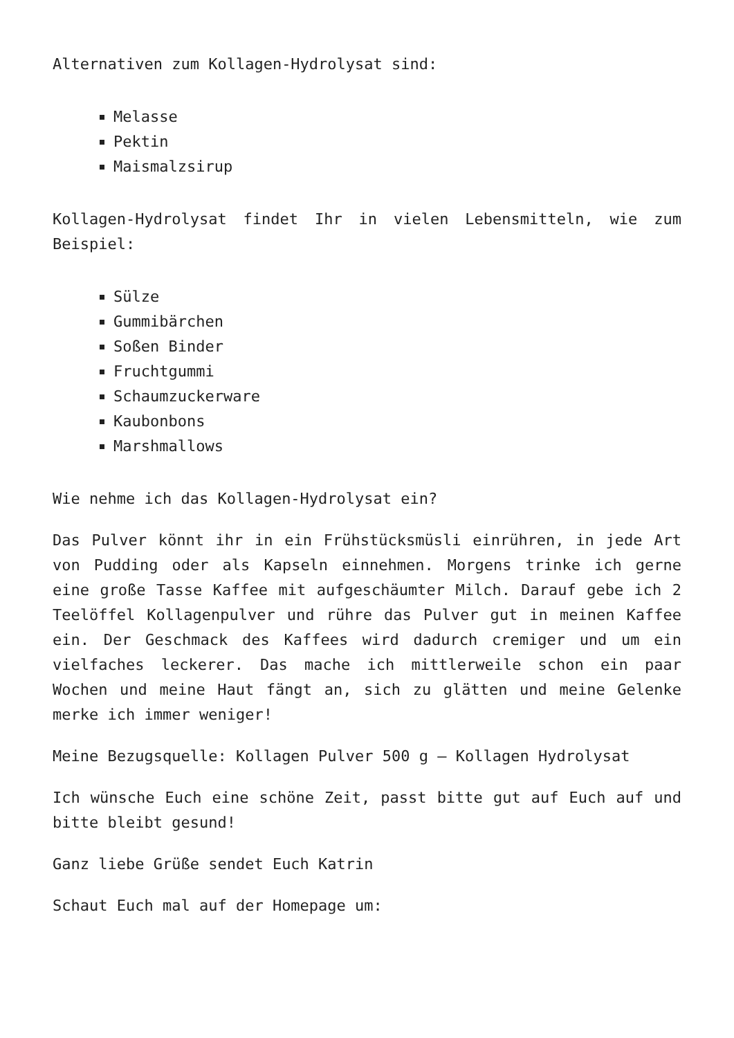Alternativen zum Kollagen-Hydrolysat sind:
Melasse
Pektin
Maismalzsirup
Kollagen-Hydrolysat findet Ihr in vielen Lebensmitteln, wie zum Beispiel:
Sülze
Gummibärchen
Soßen Binder
Fruchtgummi
Schaumzuckerware
Kaubonbons
Marshmallows
Wie nehme ich das Kollagen-Hydrolysat ein?
Das Pulver könnt ihr in ein Frühstücksmüsli einrühren, in jede Art von Pudding oder als Kapseln einnehmen. Morgens trinke ich gerne eine große Tasse Kaffee mit aufgeschäumter Milch. Darauf gebe ich 2 Teelöffel Kollagenpulver und rühre das Pulver gut in meinen Kaffee ein. Der Geschmack des Kaffees wird dadurch cremiger und um ein vielfaches leckerer. Das mache ich mittlerweile schon ein paar Wochen und meine Haut fängt an, sich zu glätten und meine Gelenke merke ich immer weniger!
Meine Bezugsquelle: Kollagen Pulver 500 g – Kollagen Hydrolysat
Ich wünsche Euch eine schöne Zeit, passt bitte gut auf Euch auf und bitte bleibt gesund!
Ganz liebe Grüße sendet Euch Katrin
Schaut Euch mal auf der Homepage um: